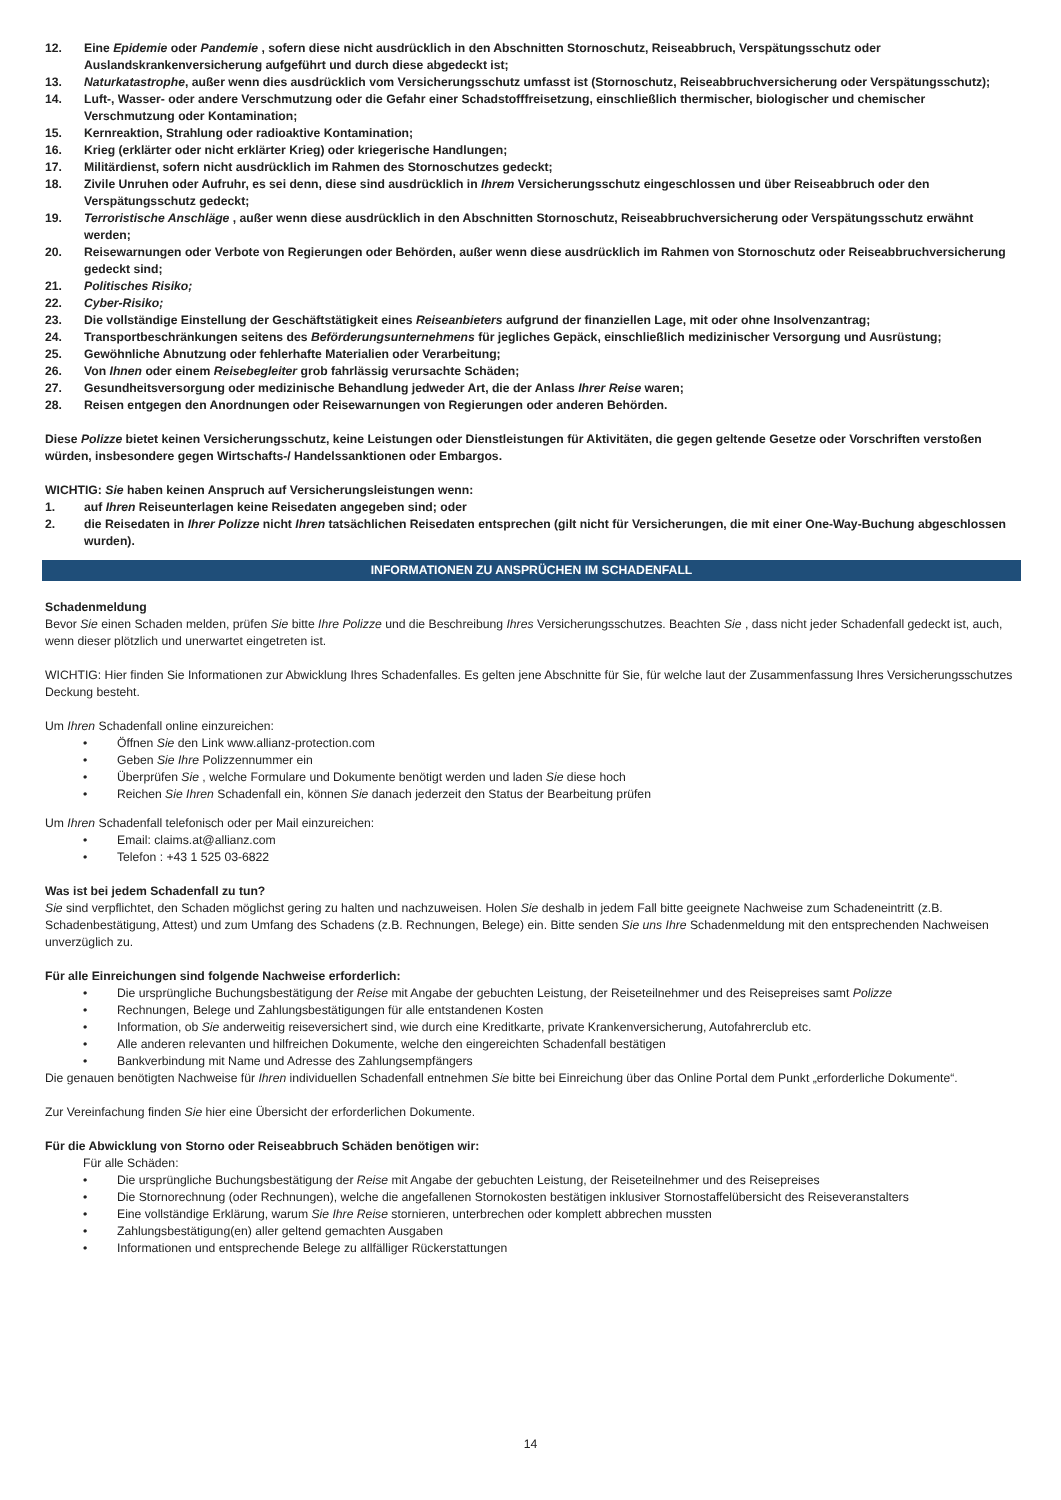12. Eine Epidemie oder Pandemie , sofern diese nicht ausdrücklich in den Abschnitten Stornoschutz, Reiseabbruch, Verspätungsschutz oder Auslandskrankenversicherung aufgeführt und durch diese abgedeckt ist;
13. Naturkatastrophe, außer wenn dies ausdrücklich vom Versicherungsschutz umfasst ist (Stornoschutz, Reiseabbruchversicherung oder Verspätungsschutz);
14. Luft-, Wasser- oder andere Verschmutzung oder die Gefahr einer Schadstofffreisetzung, einschließlich thermischer, biologischer und chemischer Verschmutzung oder Kontamination;
15. Kernreaktion, Strahlung oder radioaktive Kontamination;
16. Krieg (erklärter oder nicht erklärter Krieg) oder kriegerische Handlungen;
17. Militärdienst, sofern nicht ausdrücklich im Rahmen des Stornoschutzes gedeckt;
18. Zivile Unruhen oder Aufruhr, es sei denn, diese sind ausdrücklich in Ihrem Versicherungsschutz eingeschlossen und über Reiseabbruch oder den Verspätungsschutz gedeckt;
19. Terroristische Anschläge , außer wenn diese ausdrücklich in den Abschnitten Stornoschutz, Reiseabbruchversicherung oder Verspätungsschutz erwähnt werden;
20. Reisewarnungen oder Verbote von Regierungen oder Behörden, außer wenn diese ausdrücklich im Rahmen von Stornoschutz oder Reiseabbruchversicherung gedeckt sind;
21. Politisches Risiko;
22. Cyber-Risiko;
23. Die vollständige Einstellung der Geschäftstätigkeit eines Reiseanbieters aufgrund der finanziellen Lage, mit oder ohne Insolvenzantrag;
24. Transportbeschränkungen seitens des Beförderungsunternehmens für jegliches Gepäck, einschließlich medizinischer Versorgung und Ausrüstung;
25. Gewöhnliche Abnutzung oder fehlerhafte Materialien oder Verarbeitung;
26. Von Ihnen oder einem Reisebegleiter grob fahrlässig verursachte Schäden;
27. Gesundheitsversorgung oder medizinische Behandlung jedweder Art, die der Anlass Ihrer Reise waren;
28. Reisen entgegen den Anordnungen oder Reisewarnungen von Regierungen oder anderen Behörden.
Diese Polizze bietet keinen Versicherungsschutz, keine Leistungen oder Dienstleistungen für Aktivitäten, die gegen geltende Gesetze oder Vorschriften verstoßen würden, insbesondere gegen Wirtschafts-/ Handelssanktionen oder Embargos.
WICHTIG: Sie haben keinen Anspruch auf Versicherungsleistungen wenn:
1. auf Ihren Reiseunterlagen keine Reisedaten angegeben sind; oder
2. die Reisedaten in Ihrer Polizze nicht Ihren tatsächlichen Reisedaten entsprechen (gilt nicht für Versicherungen, die mit einer One-Way-Buchung abgeschlossen wurden).
INFORMATIONEN ZU ANSPRÜCHEN IM SCHADENFALL
Schadenmeldung
Bevor Sie einen Schaden melden, prüfen Sie bitte Ihre Polizze und die Beschreibung Ihres Versicherungsschutzes. Beachten Sie , dass nicht jeder Schadenfall gedeckt ist, auch, wenn dieser plötzlich und unerwartet eingetreten ist.
WICHTIG: Hier finden Sie Informationen zur Abwicklung Ihres Schadenfalles. Es gelten jene Abschnitte für Sie, für welche laut der Zusammenfassung Ihres Versicherungsschutzes Deckung besteht.
Um Ihren Schadenfall online einzureichen:
• Öffnen Sie den Link www.allianz-protection.com
• Geben Sie Ihre Polizzennummer ein
• Überprüfen Sie , welche Formulare und Dokumente benötigt werden und laden Sie diese hoch
• Reichen Sie Ihren Schadenfall ein, können Sie danach jederzeit den Status der Bearbeitung prüfen
Um Ihren Schadenfall telefonisch oder per Mail einzureichen:
• Email: claims.at@allianz.com
• Telefon : +43 1 525 03-6822
Was ist bei jedem Schadenfall zu tun?
Sie sind verpflichtet, den Schaden möglichst gering zu halten und nachzuweisen. Holen Sie deshalb in jedem Fall bitte geeignete Nachweise zum Schadeneintritt (z.B. Schadenbestätigung, Attest) und zum Umfang des Schadens (z.B. Rechnungen, Belege) ein. Bitte senden Sie uns Ihre Schadenmeldung mit den entsprechenden Nachweisen unverzüglich zu.
Für alle Einreichungen sind folgende Nachweise erforderlich:
• Die ursprüngliche Buchungsbestätigung der Reise mit Angabe der gebuchten Leistung, der Reiseteilnehmer und des Reisepreises samt Polizze
• Rechnungen, Belege und Zahlungsbestätigungen für alle entstandenen Kosten
• Information, ob Sie anderweitig reiseversichert sind, wie durch eine Kreditkarte, private Krankenversicherung, Autofahrerclub etc.
• Alle anderen relevanten und hilfreichen Dokumente, welche den eingereichten Schadenfall bestätigen
• Bankverbindung mit Name und Adresse des Zahlungsempfängers
Die genauen benötigten Nachweise für Ihren individuellen Schadenfall entnehmen Sie bitte bei Einreichung über das Online Portal dem Punkt „erforderliche Dokumente“.
Zur Vereinfachung finden Sie hier eine Übersicht der erforderlichen Dokumente.
Für die Abwicklung von Storno oder Reiseabbruch Schäden benötigen wir:
Für alle Schäden:
• Die ursprüngliche Buchungsbestätigung der Reise mit Angabe der gebuchten Leistung, der Reiseteilnehmer und des Reisepreises
• Die Stornorechnung (oder Rechnungen), welche die angefallenen Stornokosten bestätigen inklusiver Stornostaffelübersicht des Reiseveranstalters
• Eine vollständige Erklärung, warum Sie Ihre Reise stornieren, unterbrechen oder komplett abbrechen mussten
• Zahlungsbestätigung(en) aller geltend gemachten Ausgaben
• Informationen und entsprechende Belege zu allfälliger Rückerstattungen
14